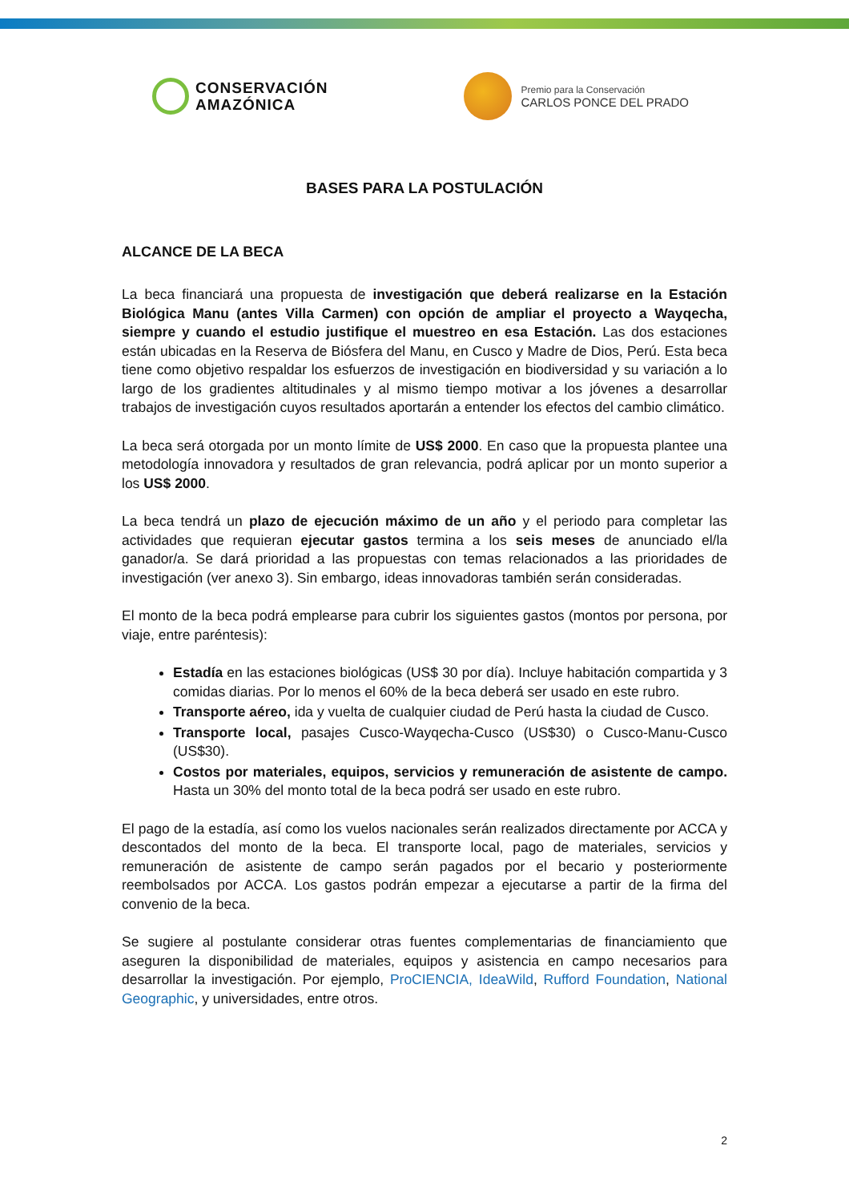CONSERVACIÓN
AMAZÓNICA
Premio para la Conservación
CARLOS PONCE DEL PRADO
BASES PARA LA POSTULACIÓN
ALCANCE DE LA BECA
La beca financiará una propuesta de investigación que deberá realizarse en la Estación Biológica Manu (antes Villa Carmen) con opción de ampliar el proyecto a Wayqecha, siempre y cuando el estudio justifique el muestreo en esa Estación. Las dos estaciones están ubicadas en la Reserva de Biósfera del Manu, en Cusco y Madre de Dios, Perú. Esta beca tiene como objetivo respaldar los esfuerzos de investigación en biodiversidad y su variación a lo largo de los gradientes altitudinales y al mismo tiempo motivar a los jóvenes a desarrollar trabajos de investigación cuyos resultados aportarán a entender los efectos del cambio climático.
La beca será otorgada por un monto límite de US$ 2000. En caso que la propuesta plantee una metodología innovadora y resultados de gran relevancia, podrá aplicar por un monto superior a los US$ 2000.
La beca tendrá un plazo de ejecución máximo de un año y el periodo para completar las actividades que requieran ejecutar gastos termina a los seis meses de anunciado el/la ganador/a. Se dará prioridad a las propuestas con temas relacionados a las prioridades de investigación (ver anexo 3). Sin embargo, ideas innovadoras también serán consideradas.
El monto de la beca podrá emplearse para cubrir los siguientes gastos (montos por persona, por viaje, entre paréntesis):
Estadía en las estaciones biológicas (US$ 30 por día). Incluye habitación compartida y 3 comidas diarias. Por lo menos el 60% de la beca deberá ser usado en este rubro.
Transporte aéreo, ida y vuelta de cualquier ciudad de Perú hasta la ciudad de Cusco.
Transporte local, pasajes Cusco-Wayqecha-Cusco (US$30) o Cusco-Manu-Cusco (US$30).
Costos por materiales, equipos, servicios y remuneración de asistente de campo. Hasta un 30% del monto total de la beca podrá ser usado en este rubro.
El pago de la estadía, así como los vuelos nacionales serán realizados directamente por ACCA y descontados del monto de la beca. El transporte local, pago de materiales, servicios y remuneración de asistente de campo serán pagados por el becario y posteriormente reembolsados por ACCA. Los gastos podrán empezar a ejecutarse a partir de la firma del convenio de la beca.
Se sugiere al postulante considerar otras fuentes complementarias de financiamiento que aseguren la disponibilidad de materiales, equipos y asistencia en campo necesarios para desarrollar la investigación. Por ejemplo, ProCIENCIA, IdeaWild, Rufford Foundation, National Geographic, y universidades, entre otros.
2